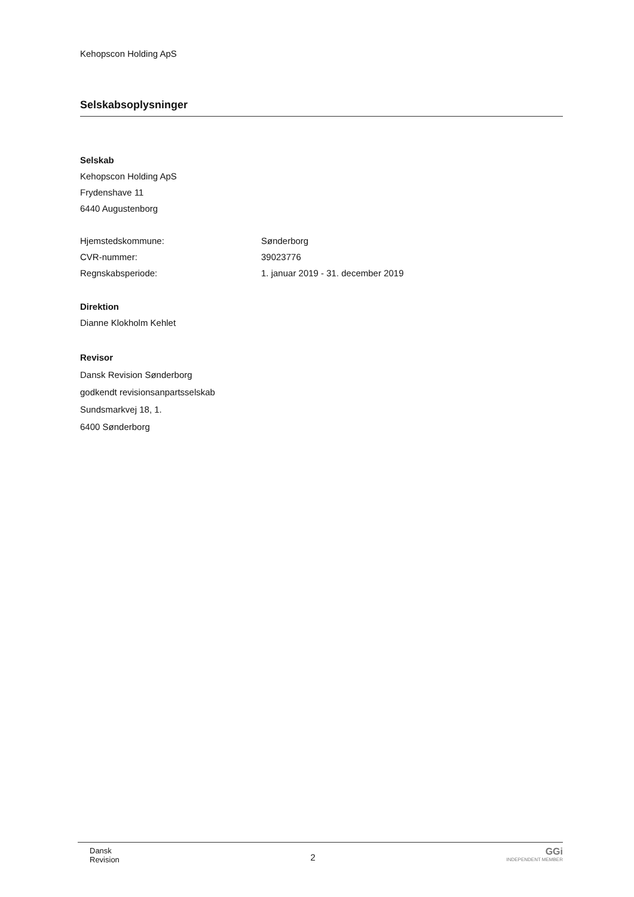Kehopscon Holding ApS
Selskabsoplysninger
Selskab
Kehopscon Holding ApS
Frydenshave 11
6440 Augustenborg
Hjemstedskommune: Sønderborg
CVR-nummer: 39023776
Regnskabsperiode: 1. januar 2019 - 31. december 2019
Direktion
Dianne Klokholm Kehlet
Revisor
Dansk Revision Sønderborg
godkendt revisionsanpartsselskab
Sundsmarkvej 18, 1.
6400 Sønderborg
Dansk
Revision
2
GGi
INDEPENDENT MEMBER